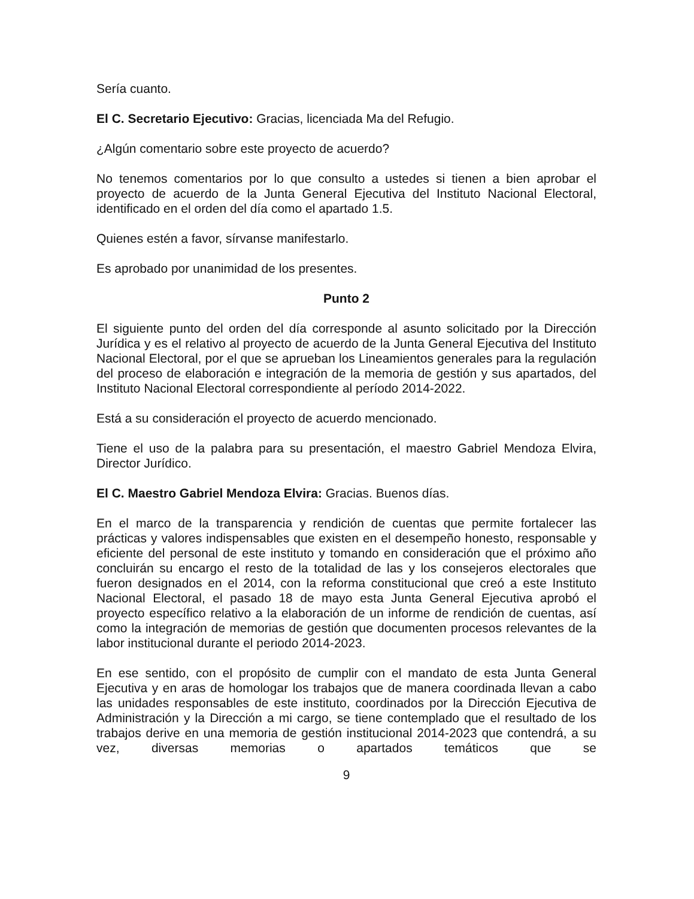Sería cuanto.
El C. Secretario Ejecutivo: Gracias, licenciada Ma del Refugio.
¿Algún comentario sobre este proyecto de acuerdo?
No tenemos comentarios por lo que consulto a ustedes si tienen a bien aprobar el proyecto de acuerdo de la Junta General Ejecutiva del Instituto Nacional Electoral, identificado en el orden del día como el apartado 1.5.
Quienes estén a favor, sírvanse manifestarlo.
Es aprobado por unanimidad de los presentes.
Punto 2
El siguiente punto del orden del día corresponde al asunto solicitado por la Dirección Jurídica y es el relativo al proyecto de acuerdo de la Junta General Ejecutiva del Instituto Nacional Electoral, por el que se aprueban los Lineamientos generales para la regulación del proceso de elaboración e integración de la memoria de gestión y sus apartados, del Instituto Nacional Electoral correspondiente al período 2014-2022.
Está a su consideración el proyecto de acuerdo mencionado.
Tiene el uso de la palabra para su presentación, el maestro Gabriel Mendoza Elvira, Director Jurídico.
El C. Maestro Gabriel Mendoza Elvira: Gracias. Buenos días.
En el marco de la transparencia y rendición de cuentas que permite fortalecer las prácticas y valores indispensables que existen en el desempeño honesto, responsable y eficiente del personal de este instituto y tomando en consideración que el próximo año concluirán su encargo el resto de la totalidad de las y los consejeros electorales que fueron designados en el 2014, con la reforma constitucional que creó a este Instituto Nacional Electoral, el pasado 18 de mayo esta Junta General Ejecutiva aprobó el proyecto específico relativo a la elaboración de un informe de rendición de cuentas, así como la integración de memorias de gestión que documenten procesos relevantes de la labor institucional durante el periodo 2014-2023.
En ese sentido, con el propósito de cumplir con el mandato de esta Junta General Ejecutiva y en aras de homologar los trabajos que de manera coordinada llevan a cabo las unidades responsables de este instituto, coordinados por la Dirección Ejecutiva de Administración y la Dirección a mi cargo, se tiene contemplado que el resultado de los trabajos derive en una memoria de gestión institucional 2014-2023 que contendrá, a su vez, diversas memorias o apartados temáticos que se
9